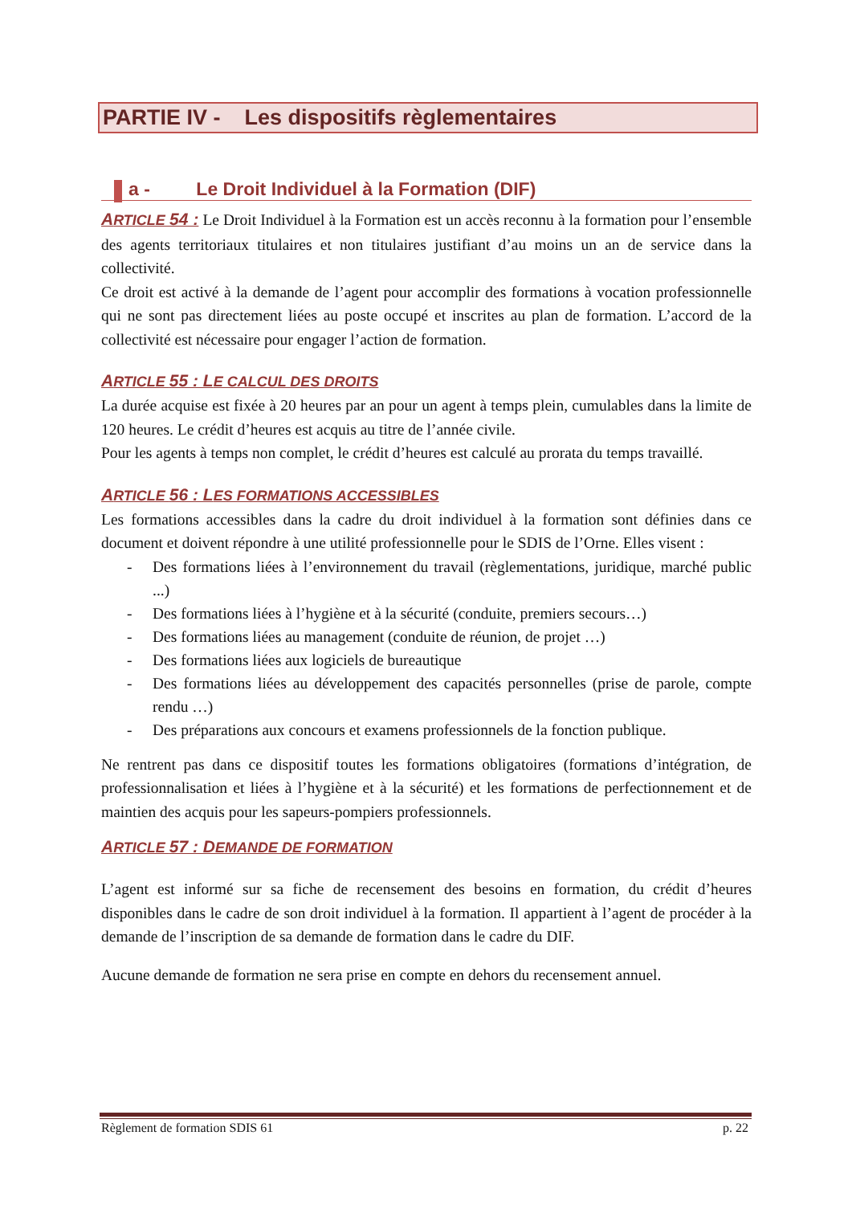PARTIE IV - Les dispositifs règlementaires
a - Le Droit Individuel à la Formation (DIF)
ARTICLE 54 : Le Droit Individuel à la Formation est un accès reconnu à la formation pour l’ensemble des agents territoriaux titulaires et non titulaires justifiant d’au moins un an de service dans la collectivité.
Ce droit est activé à la demande de l’agent pour accomplir des formations à vocation professionnelle qui ne sont pas directement liées au poste occupé et inscrites au plan de formation. L’accord de la collectivité est nécessaire pour engager l’action de formation.
ARTICLE 55 : LE CALCUL DES DROITS
La durée acquise est fixée à 20 heures par an pour un agent à temps plein, cumulables dans la limite de 120 heures. Le crédit d’heures est acquis au titre de l’année civile.
Pour les agents à temps non complet, le crédit d’heures est calculé au prorata du temps travaillé.
ARTICLE 56 : LES FORMATIONS ACCESSIBLES
Les formations accessibles dans la cadre du droit individuel à la formation sont définies dans ce document et doivent répondre à une utilité professionnelle pour le SDIS de l’Orne. Elles visent :
- Des formations liées à l’environnement du travail (règlementations, juridique, marché public ...)
- Des formations liées à l’hygiène et à la sécurité (conduite, premiers secours…)
- Des formations liées au management (conduite de réunion, de projet …)
- Des formations liées aux logiciels de bureautique
- Des formations liées au développement des capacités personnelles (prise de parole, compte rendu …)
- Des préparations aux concours et examens professionnels de la fonction publique.
Ne rentrent pas dans ce dispositif toutes les formations obligatoires (formations d’intégration, de professionnalisation et liées à l’hygiène et à la sécurité) et les formations de perfectionnement et de maintien des acquis pour les sapeurs-pompiers professionnels.
ARTICLE 57 : DEMANDE DE FORMATION
L’agent est informé sur sa fiche de recensement des besoins en formation, du crédit d’heures disponibles dans le cadre de son droit individuel à la formation. Il appartient à l’agent de procéder à la demande de l’inscription de sa demande de formation dans le cadre du DIF.
Aucune demande de formation ne sera prise en compte en dehors du recensement annuel.
Règlement de formation SDIS 61 p. 22